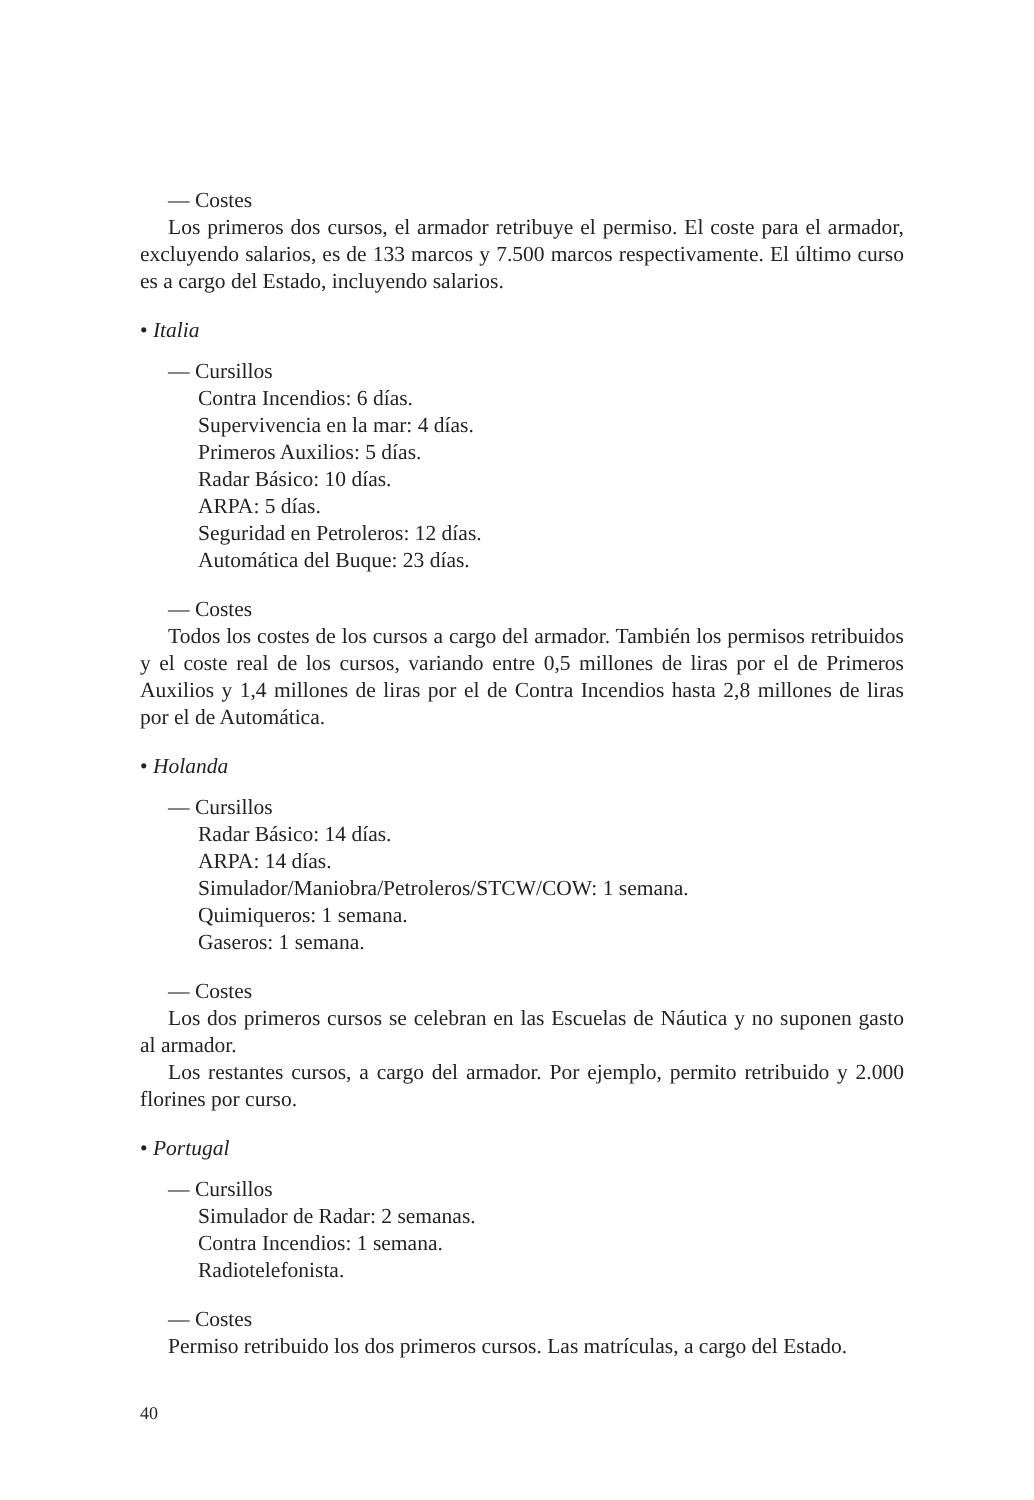— Costes
Los primeros dos cursos, el armador retribuye el permiso. El coste para el armador, excluyendo salarios, es de 133 marcos y 7.500 marcos respectivamente. El último curso es a cargo del Estado, incluyendo salarios.
• Italia
— Cursillos
Contra Incendios: 6 días.
Supervivencia en la mar: 4 días.
Primeros Auxilios: 5 días.
Radar Básico: 10 días.
ARPA: 5 días.
Seguridad en Petroleros: 12 días.
Automática del Buque: 23 días.
— Costes
Todos los costes de los cursos a cargo del armador. También los permisos retribuidos y el coste real de los cursos, variando entre 0,5 millones de liras por el de Primeros Auxilios y 1,4 millones de liras por el de Contra Incendios hasta 2,8 millones de liras por el de Automática.
• Holanda
— Cursillos
Radar Básico: 14 días.
ARPA: 14 días.
Simulador/Maniobra/Petroleros/STCW/COW: 1 semana.
Quimiqueros: 1 semana.
Gaseros: 1 semana.
— Costes
Los dos primeros cursos se celebran en las Escuelas de Náutica y no suponen gasto al armador.
Los restantes cursos, a cargo del armador. Por ejemplo, permito retribuido y 2.000 florines por curso.
• Portugal
— Cursillos
Simulador de Radar: 2 semanas.
Contra Incendios: 1 semana.
Radiotelefonista.
— Costes
Permiso retribuido los dos primeros cursos. Las matrículas, a cargo del Estado.
40